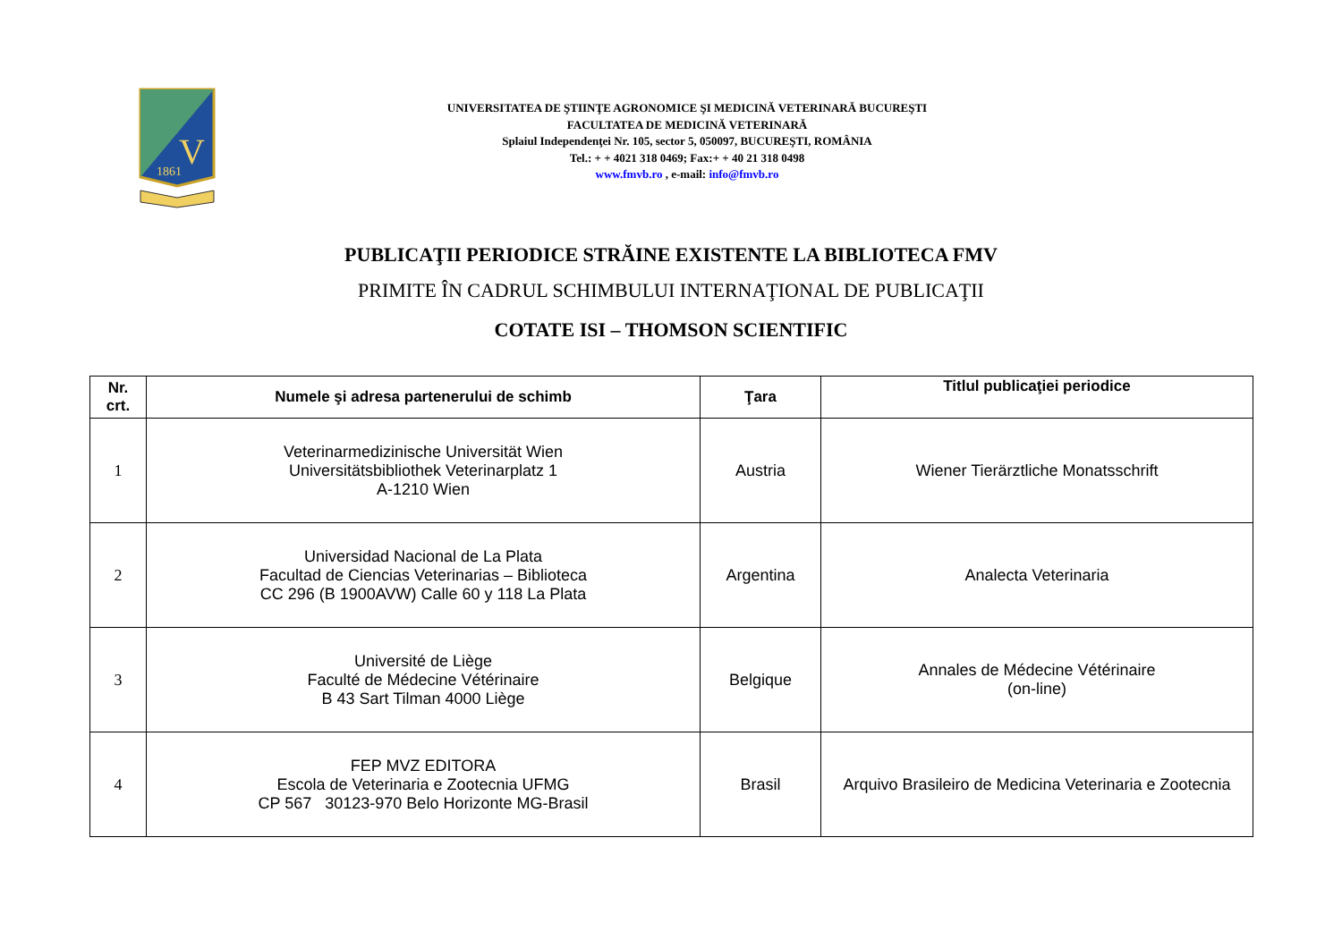1861
V
UNIVERSITATEA DE ŞTIINŢE AGRONOMICE ŞI MEDICINĂ VETERINARĂ BUCUREŞTI
FACULTATEA DE MEDICINĂ VETERINARĂ
Splaiul Independenţei Nr. 105, sector 5, 050097, BUCUREŞTI, ROMÂNIA
Tel.: + + 4021 318 0469; Fax:+ + 40 21 318 0498
www.fmvb.ro , e-mail: info@fmvb.ro
PUBLICAŢII PERIODICE STRĂINE EXISTENTE LA BIBLIOTECA FMV
PRIMITE ÎN CADRUL SCHIMBULUI INTERNAŢIONAL DE PUBLICAŢII
COTATE ISI – THOMSON SCIENTIFIC
| Nr. crt. | Numele şi adresa partenerului de schimb | Ţara | Titlul publicaţiei periodice |
| --- | --- | --- | --- |
| 1 | Veterinarmedizinische Universität Wien Universitätsbibliothek Veterinarplatz 1 A-1210 Wien | Austria | Wiener Tierärztliche Monatsschrift |
| 2 | Universidad Nacional de La Plata Facultad de Ciencias Veterinarias – Biblioteca CC 296 (B 1900AVW) Calle 60 y 118 La Plata | Argentina | Analecta Veterinaria |
| 3 | Université de Liège Faculté de Médecine Vétérinaire B 43 Sart Tilman 4000 Liège | Belgique | Annales de Médecine Vétérinaire (on-line) |
| 4 | FEP MVZ EDITORA Escola de Veterinaria e Zootecnia UFMG CP 567 30123-970 Belo Horizonte MG-Brasil | Brasil | Arquivo Brasileiro de Medicina Veterinaria e Zootecnia |